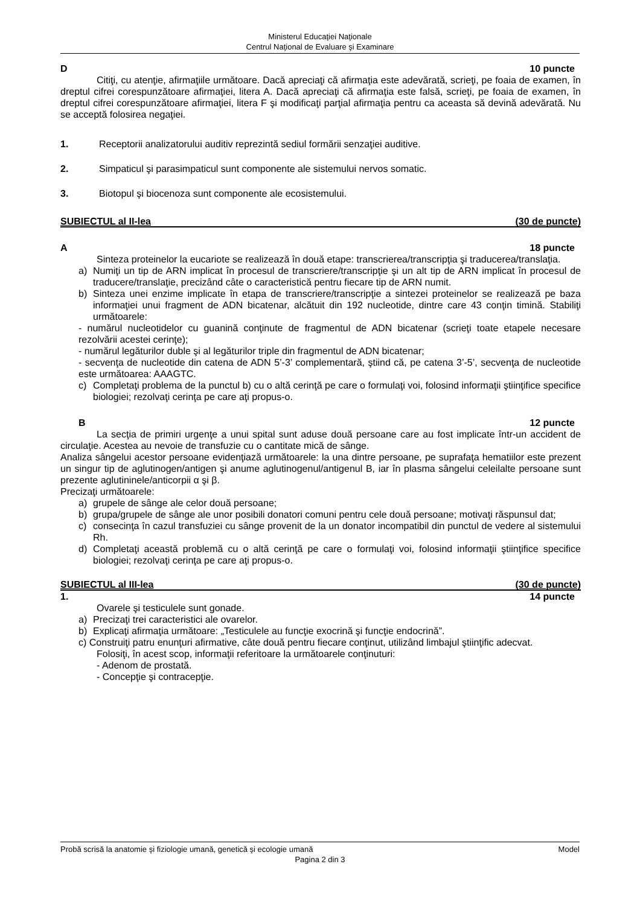Ministerul Educaţiei Naţionale
Centrul Naţional de Evaluare şi Examinare
D 10 puncte
Citiţi, cu atenţie, afirmaţiile următoare. Dacă apreciaţi că afirmaţia este adevărată, scrieţi, pe foaia de examen, în dreptul cifrei corespunzătoare afirmaţiei, litera A. Dacă apreciaţi că afirmaţia este falsă, scrieţi, pe foaia de examen, în dreptul cifrei corespunzătoare afirmaţiei, litera F şi modificaţi parţial afirmaţia pentru ca aceasta să devină adevărată. Nu se acceptă folosirea negaţiei.
1. Receptorii analizatorului auditiv reprezintă sediul formării senzaţiei auditive.
2. Simpaticul şi parasimpaticul sunt componente ale sistemului nervos somatic.
3. Biotopul şi biocenoza sunt componente ale ecosistemului.
SUBIECTUL al II-lea (30 de puncte)
A 18 puncte
Sinteza proteinelor la eucariote se realizează în două etape: transcrierea/transcripţia şi traducerea/translaţia.
a) Numiţi un tip de ARN implicat în procesul de transcriere/transcripţie şi un alt tip de ARN implicat în procesul de traducere/translaţie, precizând câte o caracteristică pentru fiecare tip de ARN numit.
b) Sinteza unei enzime implicate în etapa de transcriere/transcripţie a sintezei proteinelor se realizează pe baza informaţiei unui fragment de ADN bicatenar, alcătuit din 192 nucleotide, dintre care 43 conţin timină. Stabiliţi următoarele:
- numărul nucleotidelor cu guanină conţinute de fragmentul de ADN bicatenar (scrieţi toate etapele necesare rezolvării acestei cerinţe);
- numărul legăturilor duble şi al legăturilor triple din fragmentul de ADN bicatenar;
- secvenţa de nucleotide din catena de ADN 5’-3’ complementară, ştiind că, pe catena 3’-5’, secvenţa de nucleotide este următoarea: AAAGTC.
c) Completaţi problema de la punctul b) cu o altă cerinţă pe care o formulaţi voi, folosind informaţii ştiinţifice specifice biologiei; rezolvaţi cerinţa pe care aţi propus-o.
B 12 puncte
La secţia de primiri urgenţe a unui spital sunt aduse două persoane care au fost implicate într-un accident de circulaţie. Acestea au nevoie de transfuzie cu o cantitate mică de sânge.
Analiza sângelui acestor persoane evidenţiază următoarele: la una dintre persoane, pe suprafaţa hematiilor este prezent un singur tip de aglutinogen/antigen şi anume aglutinogenul/antigenul B, iar în plasma sângelui celeilalte persoane sunt prezente aglutininele/anticorpii α şi β.
Precizaţi următoarele:
a) grupele de sânge ale celor două persoane;
b) grupa/grupele de sânge ale unor posibili donatori comuni pentru cele două persoane; motivaţi răspunsul dat;
c) consecinţa în cazul transfuziei cu sânge provenit de la un donator incompatibil din punctul de vedere al sistemului Rh.
d) Completaţi această problemă cu o altă cerinţă pe care o formulaţi voi, folosind informaţii ştiinţifice specifice biologiei; rezolvaţi cerinţa pe care aţi propus-o.
SUBIECTUL al III-lea (30 de puncte)
1. 14 puncte
Ovarele şi testiculele sunt gonade.
a) Precizaţi trei caracteristici ale ovarelor.
b) Explicaţi afirmaţia următoare: „Testiculele au funcţie exocrină şi funcţie endocrină”.
c) Construiţi patru enunţuri afirmative, câte două pentru fiecare conţinut, utilizând limbajul ştiinţific adecvat.
Folosiţi, în acest scop, informaţii referitoare la următoarele conţinuturi:
- Adenom de prostată.
- Concepţie şi contracepţie.
Probă scrisă la anatomie şi fiziologie umană, genetică şi ecologie umană Model
Pagina 2 din 3